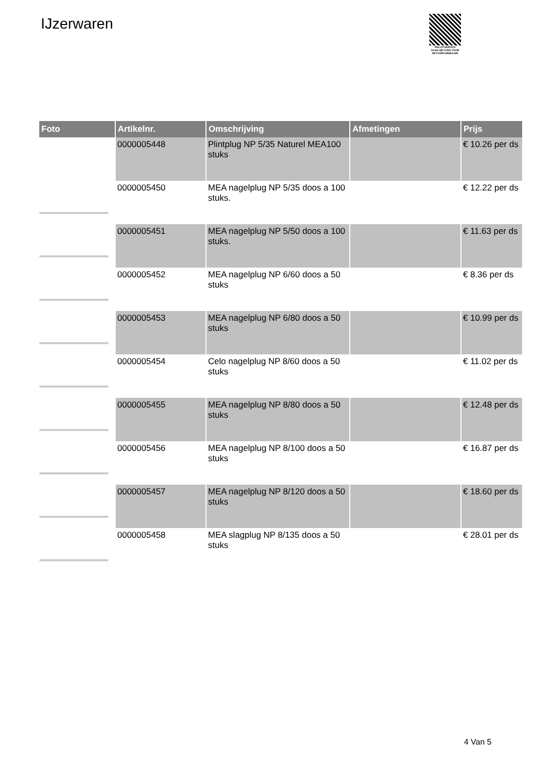IJzerwaren
PALLETSERVICE
SCAN QR-CODE VOOR RETOURFORMULIER
| Foto | Artikelnr. | Omschrijving | Afmetingen | Prijs |
| --- | --- | --- | --- | --- |
| | 0000005448 | Plintplug NP 5/35 Naturel MEA100 stuks | | € 10.26 per ds |
| | 0000005450 | MEA nagelplug NP 5/35 doos a 100 stuks. | | € 12.22 per ds |
| | 0000005451 | MEA nagelplug NP 5/50 doos a 100 stuks. | | € 11.63 per ds |
| | 0000005452 | MEA nagelplug NP 6/60 doos a 50 stuks | | € 8.36 per ds |
| | 0000005453 | MEA nagelplug NP 6/80 doos a 50 stuks | | € 10.99 per ds |
| | 0000005454 | Celo nagelplug NP 8/60 doos a 50 stuks | | € 11.02 per ds |
| | 0000005455 | MEA nagelplug NP 8/80 doos a 50 stuks | | € 12.48 per ds |
| | 0000005456 | MEA nagelplug NP 8/100 doos a 50 stuks | | € 16.87 per ds |
| | 0000005457 | MEA nagelplug NP 8/120 doos a 50 stuks | | € 18.60 per ds |
| | 0000005458 | MEA slagplug NP 8/135 doos a 50 stuks | | € 28.01 per ds |
4 Van 5